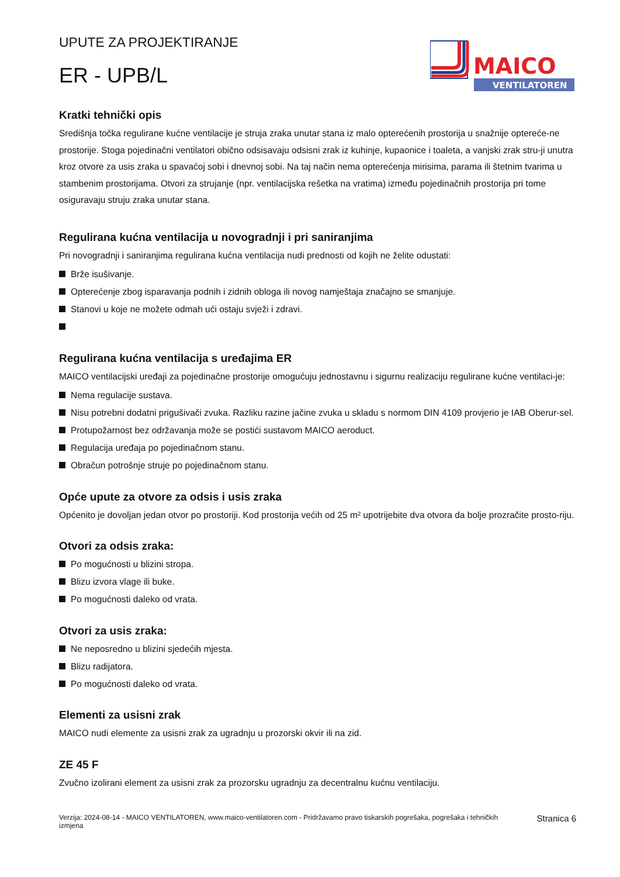UPUTE ZA PROJEKTIRANJE
ER - UPB/L
MAICO
VENTILATOREN
Kratki tehnički opis
Središnja točka regulirane kućne ventilacije je struja zraka unutar stana iz malo opterećenih prostorija u snažnije optereće-ne prostorije. Stoga pojedinačni ventilatori obično odsisavaju odsisni zrak iz kuhinje, kupaonice i toaleta, a vanjski zrak stru-ji unutra kroz otvore za usis zraka u spavaćoj sobi i dnevnoj sobi. Na taj način nema opterećenja mirisima, parama ili štetnim tvarima u stambenim prostorijama. Otvori za strujanje (npr. ventilacijska rešetka na vratima) između pojedinačnih prostorija pri tome osiguravaju struju zraka unutar stana.
Regulirana kućna ventilacija u novogradnji i pri saniranjima
Pri novogradnji i saniranjima regulirana kućna ventilacija nudi prednosti od kojih ne želite odustati:
Brže isušivanje.
Opterećenje zbog isparavanja podnih i zidnih obloga ili novog namještaja značajno se smanjuje.
Stanovi u koje ne možete odmah ući ostaju svježi i zdravi.
Regulirana kućna ventilacija s uređajima ER
MAICO ventilacijski uređaji za pojedinačne prostorije omogućuju jednostavnu i sigurnu realizaciju regulirane kućne ventilaci-je:
Nema regulacije sustava.
Nisu potrebni dodatni prigušivači zvuka. Razliku razine jačine zvuka u skladu s normom DIN 4109 provjerio je IAB Oberur-sel.
Protupožarnost bez održavanja može se postići sustavom MAICO aeroduct.
Regulacija uređaja po pojedinačnom stanu.
Obračun potrošnje struje po pojedinačnom stanu.
Opće upute za otvore za odsis i usis zraka
Općenito je dovoljan jedan otvor po prostoriji. Kod prostorija većih od 25 m² upotrijebite dva otvora da bolje prozračite prosto-riju.
Otvori za odsis zraka:
Po mogućnosti u blizini stropa.
Blizu izvora vlage ili buke.
Po mogućnosti daleko od vrata.
Otvori za usis zraka:
Ne neposredno u blizini sjedećih mjesta.
Blizu radijatora.
Po mogućnosti daleko od vrata.
Elementi za usisni zrak
MAICO nudi elemente za usisni zrak za ugradnju u prozorski okvir ili na zid.
ZE 45 F
Zvučno izolirani element za usisni zrak za prozorsku ugradnju za decentralnu kućnu ventilaciju.
Verzija: 2024-08-14 - MAICO VENTILATOREN, www.maico-ventilatoren.com - Pridržavamo pravo tiskarskih pogrešaka, pogrešaka i tehničkih izmjena
Stranica 6